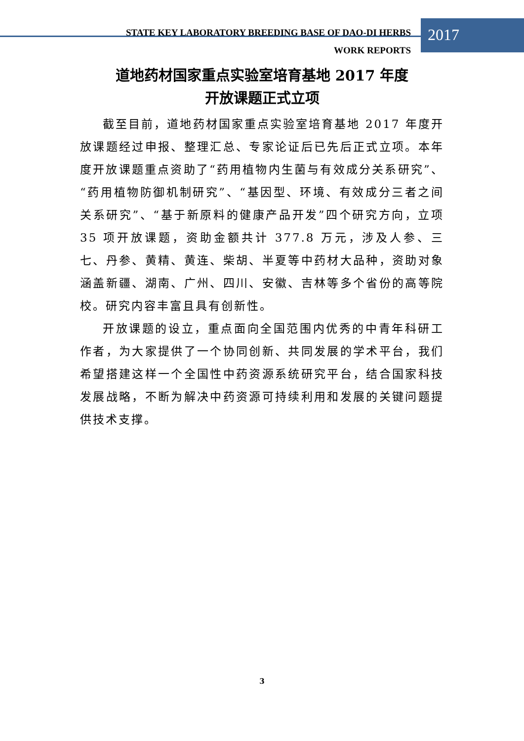STATE KEY LABORATORY BREEDING BASE OF DAO-DI HERBS
WORK REPORTS
2017
道地药材国家重点实验室培育基地 2017 年度
开放课题正式立项
截至目前，道地药材国家重点实验室培育基地 2017 年度开放课题经过申报、整理汇总、专家论证后已先后正式立项。本年度开放课题重点资助了“药用植物内生菌与有效成分关系研究”、“药用植物防御机制研究”、“基因型、环境、有效成分三者之间关系研究”、“基于新原料的健康产品开发”四个研究方向，立项 35 项开放课题，资助金额共计 377.8 万元，涉及人参、三七、丹参、黄精、黄连、柴胡、半夏等中药材大品种，资助对象涵盖新疆、湖南、广州、四川、安徽、吉林等多个省份的高等院校。研究内容丰富且具有创新性。
开放课题的设立，重点面向全国范围内优秀的中青年科研工作者，为大家提供了一个协同创新、共同发展的学术平台，我们希望搭建这样一个全国性中药资源系统研究平台，结合国家科技发展战略，不断为解决中药资源可持续利用和发展的关键问题提供技术支撑。
3